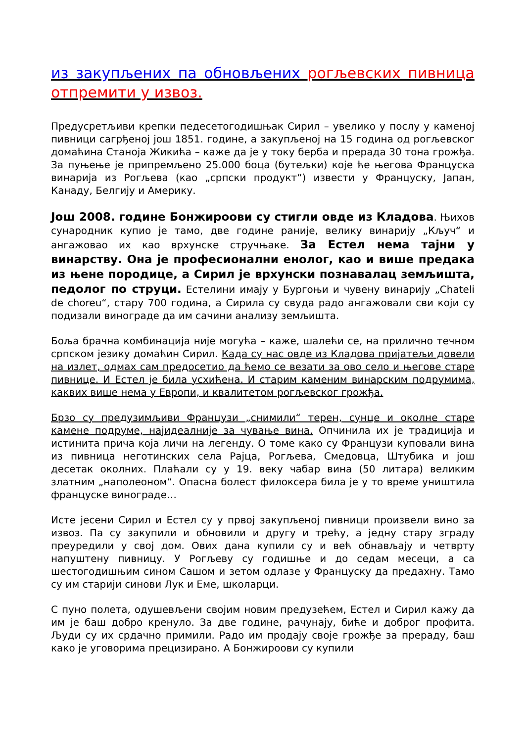из закупљених па обновљених рогљевских пивница отпремити у извоз.
Предусретљиви крепки педесетогодишњак Сирил – увелико у послу у каменој пивници сагрђеној још 1851. године, а закупљеној на 15 година од рогљевског домаћина Станоја Жикића – каже да је у току берба и прерада 30 тона грожђа. За пуњење је припремљено 25.000 боца (бутељки) које ће његова Француска винарија из Рогљева (као „српски продукт“) извести у Француску, Јапан, Канаду, Белгију и Америку.
Још 2008. године Бонжироови су стигли овде из Кладова. Њихов сународник купио је тамо, две године раније, велику винарију „Кључ“ и ангажовао их као врхунске стручњаке. За Естел нема тајни у винарству. Она је професионални енолог, као и више предака из њене породице, а Сирил је врхунски познавалац земљишта, педолог по струци. Естелини имају у Бургоњи и чувену винарију „Chateli de choreu“, стару 700 година, а Сирила су свуда радо ангажовали сви који су подизали винограде да им сачини анализу земљишта.
Боља брачна комбинација није могућа – каже, шалећи се, на прилично течном српском језику домаћин Сирил. Када су нас овде из Кладова пријатељи довели на излет, одмах сам предосетио да ћемо се везати за ово село и његове старе пивнице. И Естел је била усхићена. И старим каменим винарским подрумима, каквих више нема у Европи, и квалитетом рогљевског грожђа.
Брзо су предузимљиви Французи „снимили“ терен, сунце и околне старе камене подруме, најидеалније за чување вина. Опчинила их је традиција и истинита прича која личи на легенду. О томе како су Французи куповали вина из пивница неготинских села Рајца, Рогљева, Смедовца, Штубика и још десетак околних. Плаћали су у 19. веку чабар вина (50 литара) великим златним „наполеоном“. Опасна болест филоксера била је у то време уништила француске винограде…
Исте јесени Сирил и Естел су у првој закупљеној пивници произвели вино за извоз. Па су закупили и обновили и другу и трећу, а једну стару зграду преуредили у свој дом. Ових дана купили су и већ обнављају и четврту напуштену пивницу. У Рогљеву су годишње и до седам месеци, а са шестогодишњим сином Сашом и зетом одлазе у Француску да предахну. Тамо су им старији синови Лук и Еме, школарци.
С пуно полета, одушевљени својим новим предузећем, Естел и Сирил кажу да им је баш добро кренуло. За две године, рачунају, биће и доброг профита. Људи су их срдачно примили. Радо им продају своје грожђе за прераду, баш како је уговорима прецизирано. А Бонжироови су купили